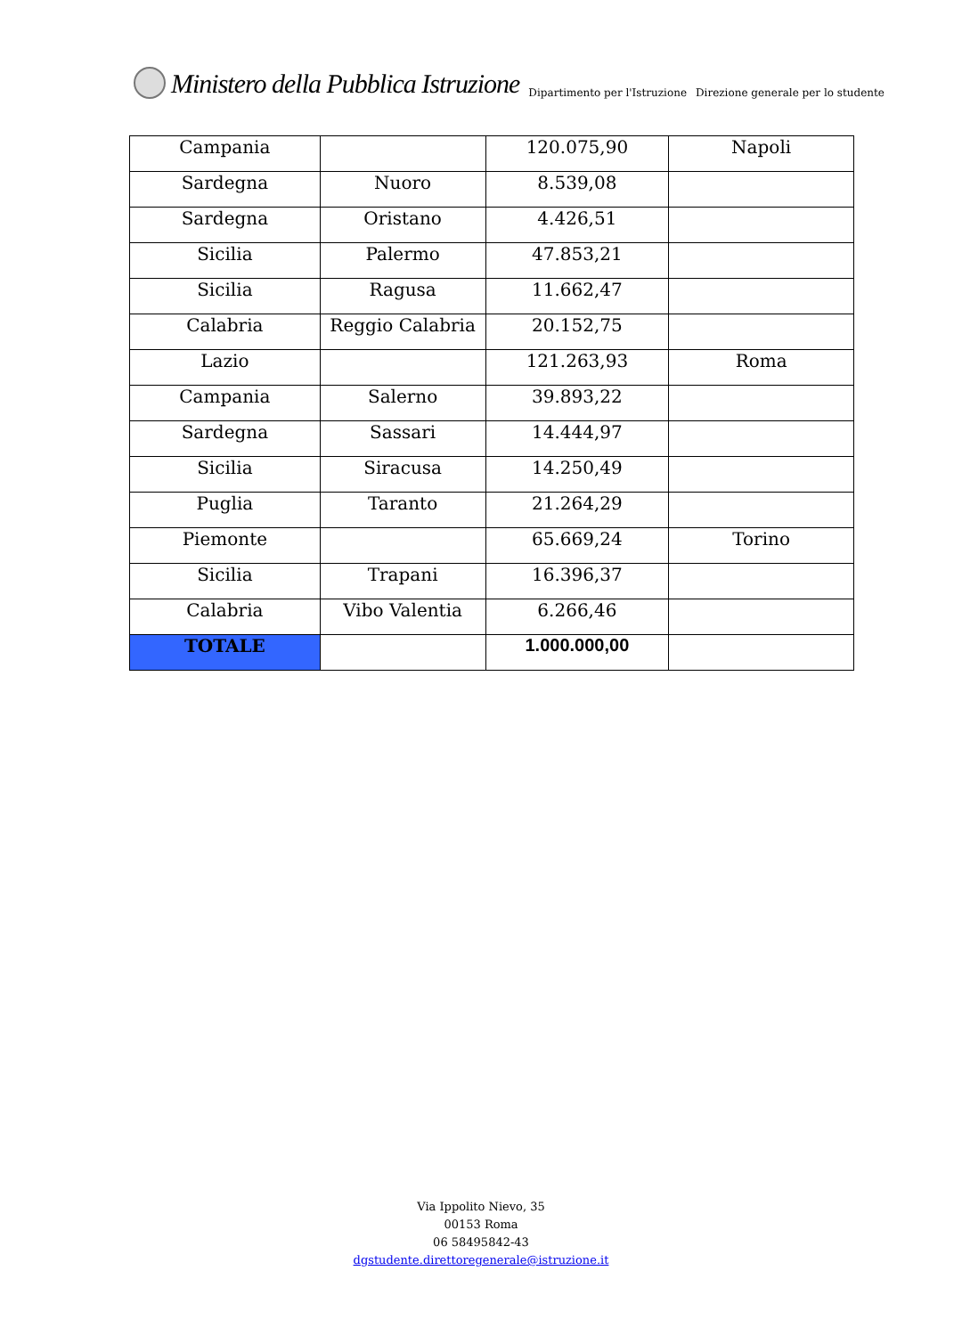Ministero della Pubblica Istruzione Dipartimento per l'Istruzione Direzione generale per lo studente
| Campania | | 120.075,90 | Napoli |
| Sardegna | Nuoro | 8.539,08 | |
| Sardegna | Oristano | 4.426,51 | |
| Sicilia | Palermo | 47.853,21 | |
| Sicilia | Ragusa | 11.662,47 | |
| Calabria | Reggio Calabria | 20.152,75 | |
| Lazio | | 121.263,93 | Roma |
| Campania | Salerno | 39.893,22 | |
| Sardegna | Sassari | 14.444,97 | |
| Sicilia | Siracusa | 14.250,49 | |
| Puglia | Taranto | 21.264,29 | |
| Piemonte | | 65.669,24 | Torino |
| Sicilia | Trapani | 16.396,37 | |
| Calabria | Vibo Valentia | 6.266,46 | |
| TOTALE | | 1.000.000,00 | |
Via Ippolito Nievo, 35
00153 Roma
06 58495842-43
dgstudente.direttoregenerale@istruzione.it